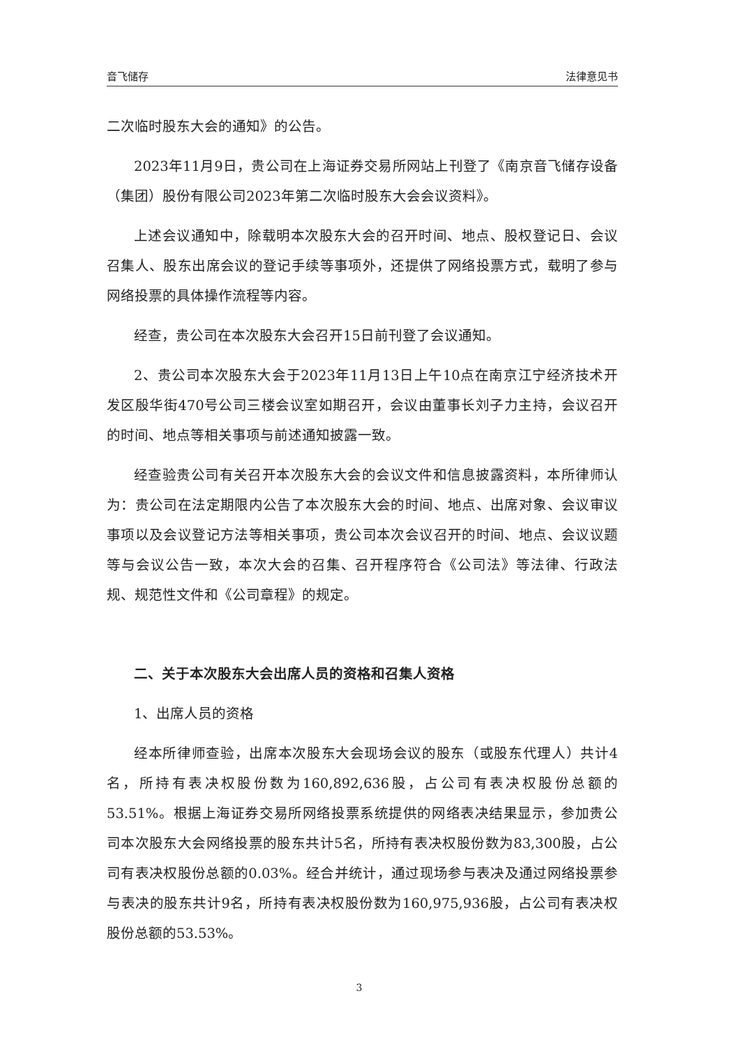音飞储存 法律意见书
二次临时股东大会的通知》的公告。
2023年11月9日，贵公司在上海证券交易所网站上刊登了《南京音飞储存设备（集团）股份有限公司2023年第二次临时股东大会会议资料》。
上述会议通知中，除载明本次股东大会的召开时间、地点、股权登记日、会议召集人、股东出席会议的登记手续等事项外，还提供了网络投票方式，载明了参与网络投票的具体操作流程等内容。
经查，贵公司在本次股东大会召开15日前刊登了会议通知。
2、贵公司本次股东大会于2023年11月13日上午10点在南京江宁经济技术开发区殷华街470号公司三楼会议室如期召开，会议由董事长刘子力主持，会议召开的时间、地点等相关事项与前述通知披露一致。
经查验贵公司有关召开本次股东大会的会议文件和信息披露资料，本所律师认为：贵公司在法定期限内公告了本次股东大会的时间、地点、出席对象、会议审议事项以及会议登记方法等相关事项，贵公司本次会议召开的时间、地点、会议议题等与会议公告一致，本次大会的召集、召开程序符合《公司法》等法律、行政法规、规范性文件和《公司章程》的规定。
二、关于本次股东大会出席人员的资格和召集人资格
1、出席人员的资格
经本所律师查验，出席本次股东大会现场会议的股东（或股东代理人）共计4名，所持有表决权股份数为160,892,636股，占公司有表决权股份总额的53.51%。根据上海证券交易所网络投票系统提供的网络表决结果显示，参加贵公司本次股东大会网络投票的股东共计5名，所持有表决权股份数为83,300股，占公司有表决权股份总额的0.03%。经合并统计，通过现场参与表决及通过网络投票参与表决的股东共计9名，所持有表决权股份数为160,975,936股，占公司有表决权股份总额的53.53%。
3